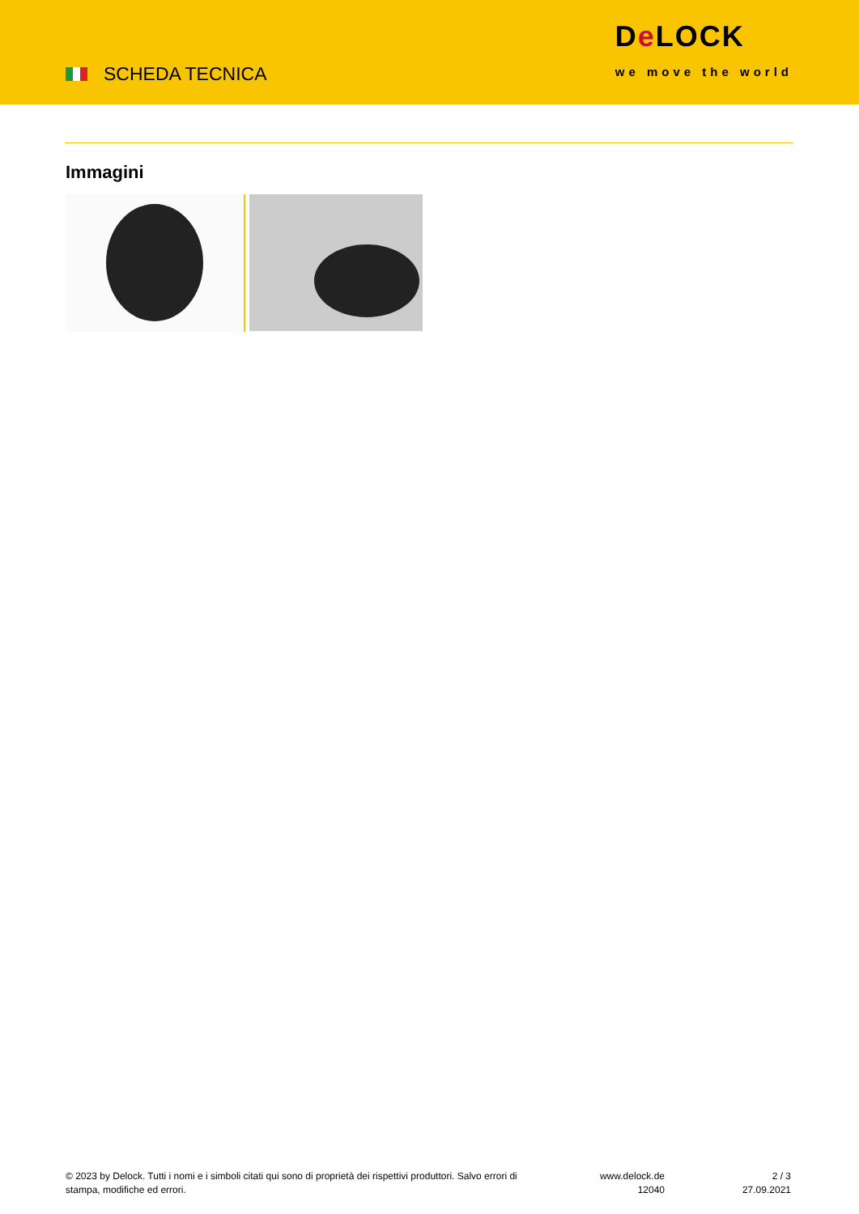SCHEDA TECNICA
De LOCK
we move the world
Immagini
© 2023 by Delock. Tutti i nomi e i simboli citati qui sono di proprietà dei rispettivi produttori. Salvo errori di stampa, modifiche ed errori.
www.delock.de
12040
2 / 3
27.09.2021